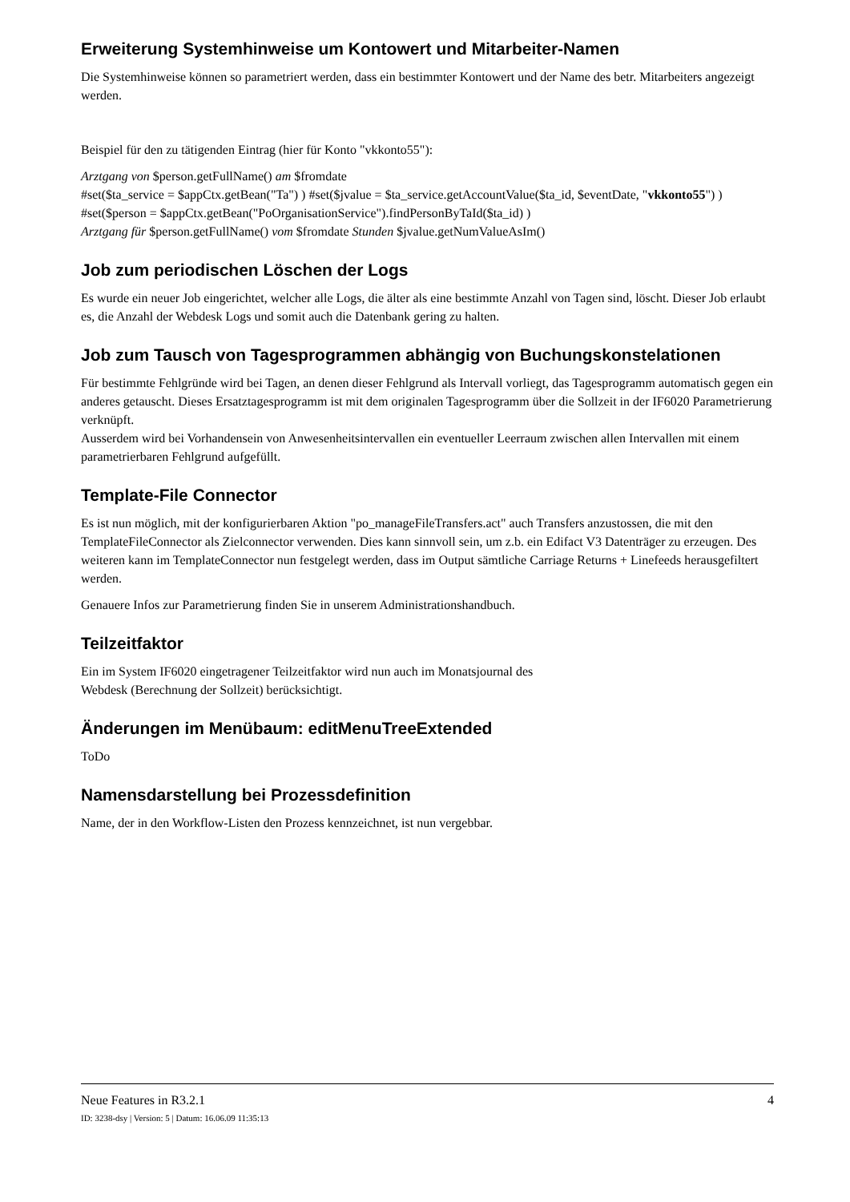Erweiterung Systemhinweise um Kontowert und Mitarbeiter-Namen
Die Systemhinweise können so parametriert werden, dass ein bestimmter Kontowert und der Name des betr. Mitarbeiters angezeigt werden.
Beispiel für den zu tätigenden Eintrag (hier für Konto "vkkonto55"):
Arztgang von $person.getFullName() am $fromdate
#set($ta_service = $appCtx.getBean("Ta") ) #set($jvalue = $ta_service.getAccountValue($ta_id, $eventDate, "vkkonto55") ) #set($person = $appCtx.getBean("PoOrganisationService").findPersonByTaId($ta_id) )
Arztgang für $person.getFullName() vom $fromdate Stunden $jvalue.getNumValueAsIm()
Job zum periodischen Löschen der Logs
Es wurde ein neuer Job eingerichtet, welcher alle Logs, die älter als eine bestimmte Anzahl von Tagen sind, löscht. Dieser Job erlaubt es, die Anzahl der Webdesk Logs und somit auch die Datenbank gering zu halten.
Job zum Tausch von Tagesprogrammen abhängig von Buchungskonstelationen
Für bestimmte Fehlgründe wird bei Tagen, an denen dieser Fehlgrund als Intervall vorliegt, das Tagesprogramm automatisch gegen ein anderes getauscht. Dieses Ersatztagesprogramm ist mit dem originalen Tagesprogramm über die Sollzeit in der IF6020 Parametrierung verknüpft.
Ausserdem wird bei Vorhandensein von Anwesenheitsintervallen ein eventueller Leerraum zwischen allen Intervallen mit einem parametrierbaren Fehlgrund aufgefüllt.
Template-File Connector
Es ist nun möglich, mit der konfigurierbaren Aktion "po_manageFileTransfers.act" auch Transfers anzustossen, die mit den TemplateFileConnector als Zielconnector verwenden. Dies kann sinnvoll sein, um z.b. ein Edifact V3 Datenträger zu erzeugen. Des weiteren kann im TemplateConnector nun festgelegt werden, dass im Output sämtliche Carriage Returns + Linefeeds herausgefiltert werden.
Genauere Infos zur Parametrierung finden Sie in unserem Administrationshandbuch.
Teilzeitfaktor
Ein im System IF6020 eingetragener Teilzeitfaktor wird nun auch im Monatsjournal des
Webdesk (Berechnung der Sollzeit) berücksichtigt.
Änderungen im Menübaum: editMenuTreeExtended
ToDo
Namensdarstellung bei Prozessdefinition
Name, der in den Workflow-Listen den Prozess kennzeichnet, ist nun vergebbar.
Neue Features in R3.2.1 4
ID: 3238-dsy | Version: 5 | Datum: 16.06.09 11:35:13